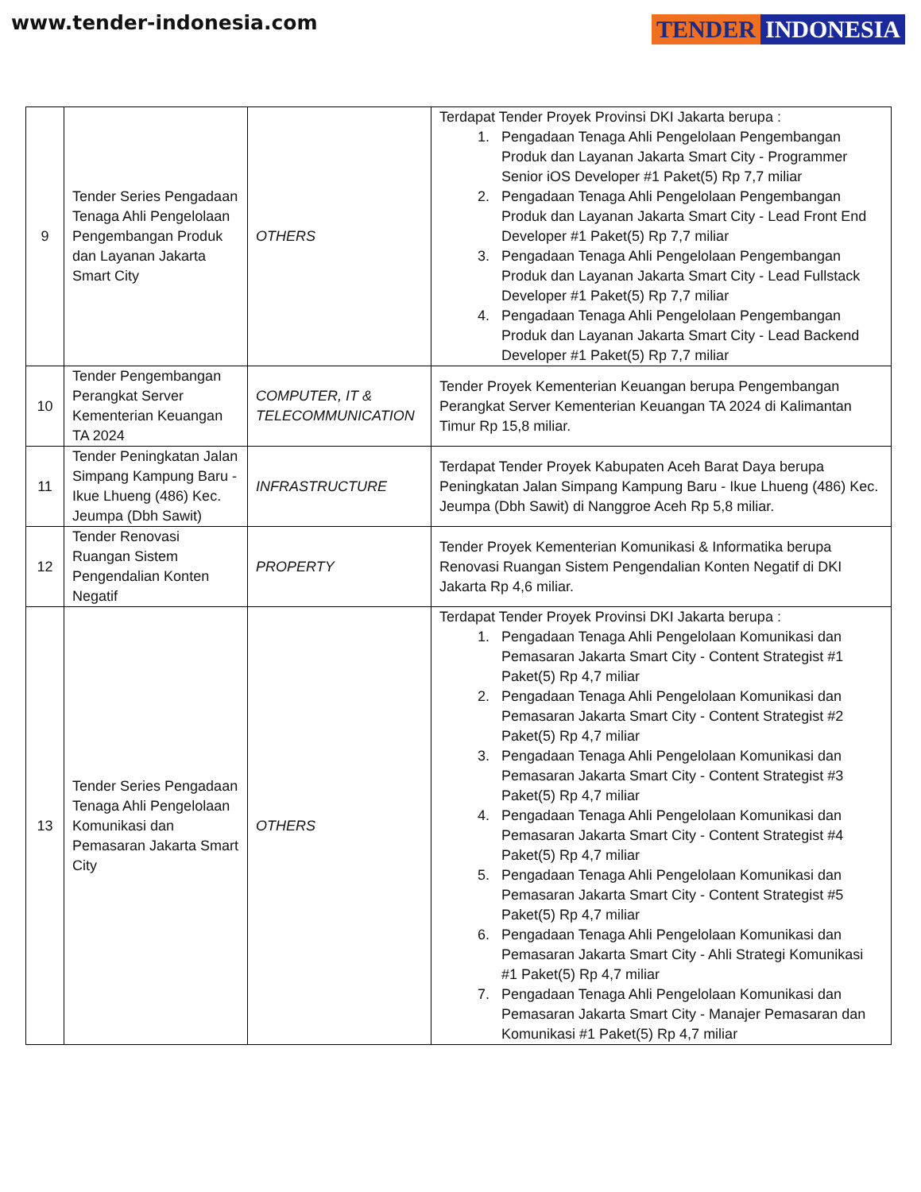www.tender-indonesia.com
TENDER INDONESIA
| 9 | Tender Series Pengadaan Tenaga Ahli Pengelolaan Pengembangan Produk dan Layanan Jakarta Smart City | OTHERS | Terdapat Tender Proyek Provinsi DKI Jakarta berupa : 1. Pengadaan Tenaga Ahli Pengelolaan Pengembangan Produk dan Layanan Jakarta Smart City - Programmer Senior iOS Developer #1 Paket(5) Rp 7,7 miliar 2. Pengadaan Tenaga Ahli Pengelolaan Pengembangan Produk dan Layanan Jakarta Smart City - Lead Front End Developer #1 Paket(5) Rp 7,7 miliar 3. Pengadaan Tenaga Ahli Pengelolaan Pengembangan Produk dan Layanan Jakarta Smart City - Lead Fullstack Developer #1 Paket(5) Rp 7,7 miliar 4. Pengadaan Tenaga Ahli Pengelolaan Pengembangan Produk dan Layanan Jakarta Smart City - Lead Backend Developer #1 Paket(5) Rp 7,7 miliar |
| 10 | Tender Pengembangan Perangkat Server Kementerian Keuangan TA 2024 | COMPUTER, IT & TELECOMMUNICATION | Tender Proyek Kementerian Keuangan berupa Pengembangan Perangkat Server Kementerian Keuangan TA 2024 di Kalimantan Timur Rp 15,8 miliar. |
| 11 | Tender Peningkatan Jalan Simpang Kampung Baru - Ikue Lhueng (486) Kec. Jeumpa (Dbh Sawit) | INFRASTRUCTURE | Terdapat Tender Proyek Kabupaten Aceh Barat Daya berupa Peningkatan Jalan Simpang Kampung Baru - Ikue Lhueng (486) Kec. Jeumpa (Dbh Sawit) di Nanggroe Aceh Rp 5,8 miliar. |
| 12 | Tender Renovasi Ruangan Sistem Pengendalian Konten Negatif | PROPERTY | Tender Proyek Kementerian Komunikasi & Informatika berupa Renovasi Ruangan Sistem Pengendalian Konten Negatif di DKI Jakarta Rp 4,6 miliar. |
| 13 | Tender Series Pengadaan Tenaga Ahli Pengelolaan Komunikasi dan Pemasaran Jakarta Smart City | OTHERS | Terdapat Tender Proyek Provinsi DKI Jakarta berupa : 1. Pengadaan Tenaga Ahli Pengelolaan Komunikasi dan Pemasaran Jakarta Smart City - Content Strategist #1 Paket(5) Rp 4,7 miliar 2. Pengadaan Tenaga Ahli Pengelolaan Komunikasi dan Pemasaran Jakarta Smart City - Content Strategist #2 Paket(5) Rp 4,7 miliar 3. Pengadaan Tenaga Ahli Pengelolaan Komunikasi dan Pemasaran Jakarta Smart City - Content Strategist #3 Paket(5) Rp 4,7 miliar 4. Pengadaan Tenaga Ahli Pengelolaan Komunikasi dan Pemasaran Jakarta Smart City - Content Strategist #4 Paket(5) Rp 4,7 miliar 5. Pengadaan Tenaga Ahli Pengelolaan Komunikasi dan Pemasaran Jakarta Smart City - Content Strategist #5 Paket(5) Rp 4,7 miliar 6. Pengadaan Tenaga Ahli Pengelolaan Komunikasi dan Pemasaran Jakarta Smart City - Ahli Strategi Komunikasi #1 Paket(5) Rp 4,7 miliar 7. Pengadaan Tenaga Ahli Pengelolaan Komunikasi dan Pemasaran Jakarta Smart City - Manajer Pemasaran dan Komunikasi #1 Paket(5) Rp 4,7 miliar |